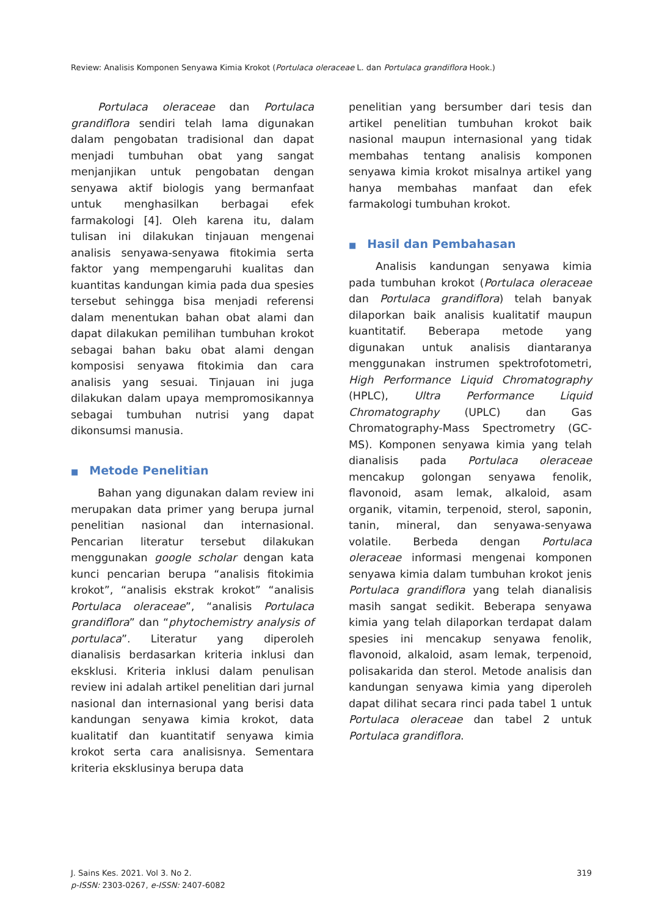Review: Analisis Komponen Senyawa Kimia Krokot (Portulaca oleraceae L. dan Portulaca grandiflora Hook.)
Portulaca oleraceae dan Portulaca grandiflora sendiri telah lama digunakan dalam pengobatan tradisional dan dapat menjadi tumbuhan obat yang sangat menjanjikan untuk pengobatan dengan senyawa aktif biologis yang bermanfaat untuk menghasilkan berbagai efek farmakologi [4]. Oleh karena itu, dalam tulisan ini dilakukan tinjauan mengenai analisis senyawa-senyawa fitokimia serta faktor yang mempengaruhi kualitas dan kuantitas kandungan kimia pada dua spesies tersebut sehingga bisa menjadi referensi dalam menentukan bahan obat alami dan dapat dilakukan pemilihan tumbuhan krokot sebagai bahan baku obat alami dengan komposisi senyawa fitokimia dan cara analisis yang sesuai. Tinjauan ini juga dilakukan dalam upaya mempromosikannya sebagai tumbuhan nutrisi yang dapat dikonsumsi manusia.
■ Metode Penelitian
Bahan yang digunakan dalam review ini merupakan data primer yang berupa jurnal penelitian nasional dan internasional. Pencarian literatur tersebut dilakukan menggunakan google scholar dengan kata kunci pencarian berupa “analisis fitokimia krokot”, “analisis ekstrak krokot” “analisis Portulaca oleraceae”, “analisis Portulaca grandiflora” dan “phytochemistry analysis of portulaca”. Literatur yang diperoleh dianalisis berdasarkan kriteria inklusi dan eksklusi. Kriteria inklusi dalam penulisan review ini adalah artikel penelitian dari jurnal nasional dan internasional yang berisi data kandungan senyawa kimia krokot, data kualitatif dan kuantitatif senyawa kimia krokot serta cara analisisnya. Sementara kriteria eksklusinya berupa data
penelitian yang bersumber dari tesis dan artikel penelitian tumbuhan krokot baik nasional maupun internasional yang tidak membahas tentang analisis komponen senyawa kimia krokot misalnya artikel yang hanya membahas manfaat dan efek farmakologi tumbuhan krokot.
■ Hasil dan Pembahasan
Analisis kandungan senyawa kimia pada tumbuhan krokot (Portulaca oleraceae dan Portulaca grandiflora) telah banyak dilaporkan baik analisis kualitatif maupun kuantitatif. Beberapa metode yang digunakan untuk analisis diantaranya menggunakan instrumen spektrofotometri, High Performance Liquid Chromatography (HPLC), Ultra Performance Liquid Chromatography (UPLC) dan Gas Chromatography-Mass Spectrometry (GC-MS). Komponen senyawa kimia yang telah dianalisis pada Portulaca oleraceae mencakup golongan senyawa fenolik, flavonoid, asam lemak, alkaloid, asam organik, vitamin, terpenoid, sterol, saponin, tanin, mineral, dan senyawa-senyawa volatile. Berbeda dengan Portulaca oleraceae informasi mengenai komponen senyawa kimia dalam tumbuhan krokot jenis Portulaca grandiflora yang telah dianalisis masih sangat sedikit. Beberapa senyawa kimia yang telah dilaporkan terdapat dalam spesies ini mencakup senyawa fenolik, flavonoid, alkaloid, asam lemak, terpenoid, polisakarida dan sterol. Metode analisis dan kandungan senyawa kimia yang diperoleh dapat dilihat secara rinci pada tabel 1 untuk Portulaca oleraceae dan tabel 2 untuk Portulaca grandiflora.
J. Sains Kes. 2021. Vol 3. No 2.
p-ISSN: 2303-0267, e-ISSN: 2407-6082
319